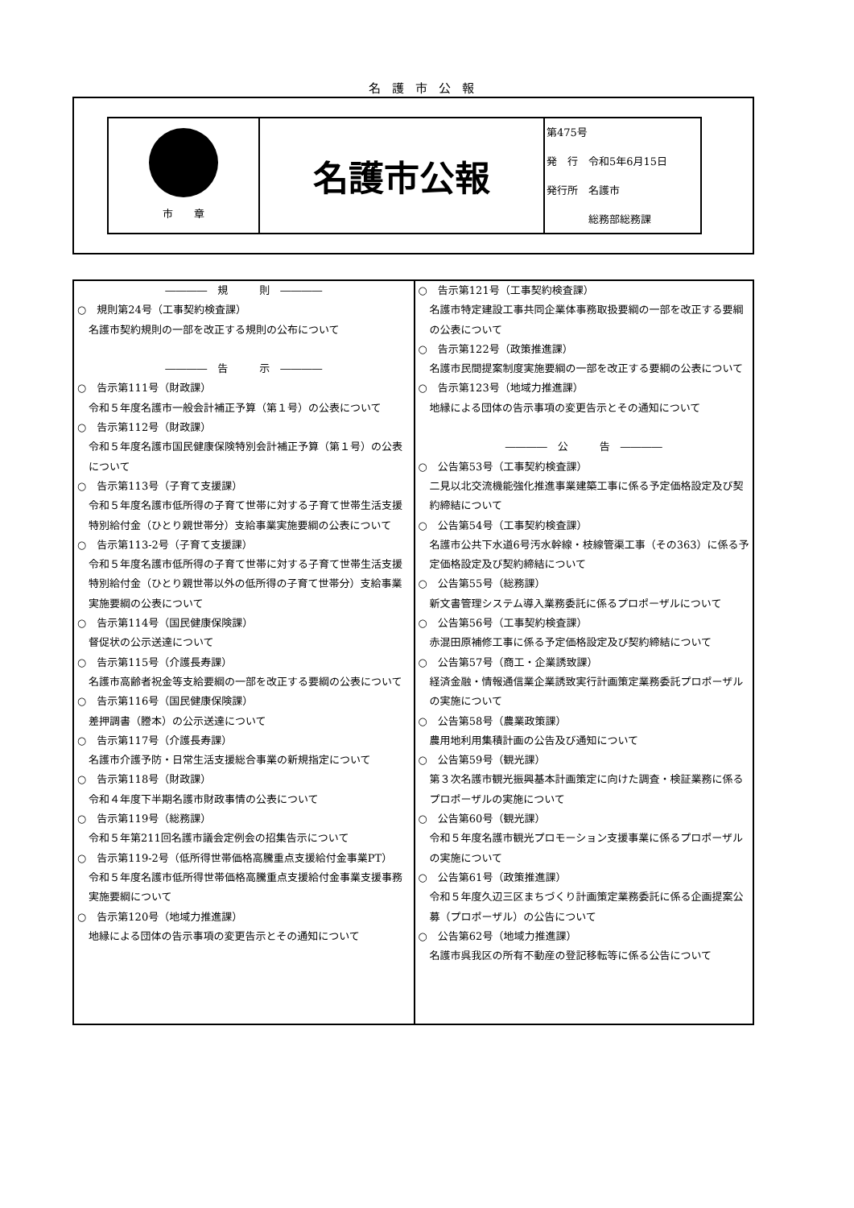名護市公報
市　　章
名護市公報
第475号
発　行　令和5年6月15日
発行所　名護市
　　　　総務部総務課
――――　規　　　則　――――
○　規則第24号（工事契約検査課）
名護市契約規則の一部を改正する規則の公布について
――――　告　　　示　――――
○　告示第111号（財政課）
令和５年度名護市一般会計補正予算（第１号）の公表について
○　告示第112号（財政課）
令和５年度名護市国民健康保険特別会計補正予算（第１号）の公表について
○　告示第113号（子育て支援課）
令和５年度名護市低所得の子育て世帯に対する子育て世帯生活支援特別給付金（ひとり親世帯分）支給事業実施要綱の公表について
○　告示第113-2号（子育て支援課）
令和５年度名護市低所得の子育て世帯に対する子育て世帯生活支援特別給付金（ひとり親世帯以外の低所得の子育て世帯分）支給事業実施要綱の公表について
○　告示第114号（国民健康保険課）
督促状の公示送達について
○　告示第115号（介護長寿課）
名護市高齢者祝金等支給要綱の一部を改正する要綱の公表について
○　告示第116号（国民健康保険課）
差押調書（謄本）の公示送達について
○　告示第117号（介護長寿課）
名護市介護予防・日常生活支援総合事業の新規指定について
○　告示第118号（財政課）
令和４年度下半期名護市財政事情の公表について
○　告示第119号（総務課）
令和５年第211回名護市議会定例会の招集告示について
○　告示第119-2号（低所得世帯価格高騰重点支援給付金事業PT）
令和５年度名護市低所得世帯価格高騰重点支援給付金事業支援事務実施要綱について
○　告示第120号（地域力推進課）
地縁による団体の告示事項の変更告示とその通知について
○　告示第121号（工事契約検査課）
名護市特定建設工事共同企業体事務取扱要綱の一部を改正する要綱の公表について
○　告示第122号（政策推進課）
名護市民間提案制度実施要綱の一部を改正する要綱の公表について
○　告示第123号（地域力推進課）
地縁による団体の告示事項の変更告示とその通知について
――――　公　　　告　――――
○　公告第53号（工事契約検査課）
二見以北交流機能強化推進事業建築工事に係る予定価格設定及び契約締結について
○　公告第54号（工事契約検査課）
名護市公共下水道6号汚水幹線・枝線管渠工事（その363）に係る予定価格設定及び契約締結について
○　公告第55号（総務課）
新文書管理システム導入業務委託に係るプロポーザルについて
○　公告第56号（工事契約検査課）
赤混田原補修工事に係る予定価格設定及び契約締結について
○　公告第57号（商工・企業誘致課）
経済金融・情報通信業企業誘致実行計画策定業務委託プロポーザルの実施について
○　公告第58号（農業政策課）
農用地利用集積計画の公告及び通知について
○　公告第59号（観光課）
第３次名護市観光振興基本計画策定に向けた調査・検証業務に係るプロポーザルの実施について
○　公告第60号（観光課）
令和５年度名護市観光プロモーション支援事業に係るプロポーザルの実施について
○　公告第61号（政策推進課）
令和５年度久辺三区まちづくり計画策定業務委託に係る企画提案公募（プロポーザル）の公告について
○　公告第62号（地域力推進課）
名護市呉我区の所有不動産の登記移転等に係る公告について